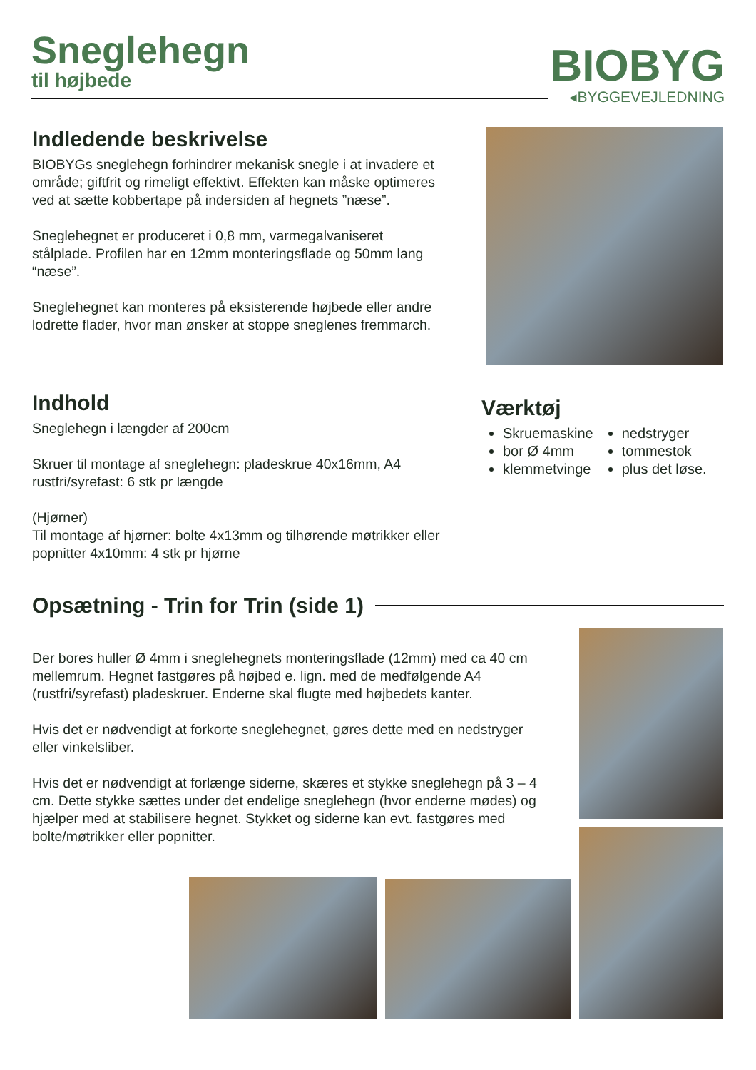Sneglehegn
til højbede
BIOBYG
◂BYGGEVEJLEDNING
Indledende beskrivelse
BIOBYGs sneglehegn forhindrer mekanisk snegle i at invadere et område; giftfrit og rimeligt effektivt. Effekten kan måske optimeres ved at sætte kobbertape på indersiden af hegnets ”næse”.
Sneglehegnet er produceret i 0,8 mm, varmegalvaniseret stålplade. Profilen har en 12mm monteringsflade og 50mm lang “næse”.
Sneglehegnet kan monteres på eksisterende højbede eller andre lodrette flader, hvor man ønsker at stoppe sneglenes fremmarch.
Indhold
Sneglehegn i længder af 200cm
Skruer til montage af sneglehegn: pladeskrue 40x16mm, A4 rustfri/syrefast: 6 stk pr længde
(Hjørner)
Til montage af hjørner: bolte 4x13mm og tilhørende møtrikker eller popnitter 4x10mm: 4 stk pr hjørne
Værktøj
Skruemaskine
bor Ø 4mm
klemmetvinge
nedstryger
tommestok
plus det løse.
Opsætning - Trin for Trin (side 1)
Der bores huller Ø 4mm i sneglehegnets monteringsflade (12mm) med ca 40 cm mellemrum. Hegnet fastgøres på højbed e. lign. med de medfølgende A4 (rustfri/syrefast) pladeskruer. Enderne skal flugte med højbedets kanter.
Hvis det er nødvendigt at forkorte sneglehegnet, gøres dette med en nedstryger eller vinkelsliber.
Hvis det er nødvendigt at forlænge siderne, skæres et stykke sneglehegn på 3 – 4 cm. Dette stykke sættes under det endelige sneglehegn (hvor enderne mødes) og hjælper med at stabilisere hegnet. Stykket og siderne kan evt. fastgøres med bolte/møtrikker eller popnitter.